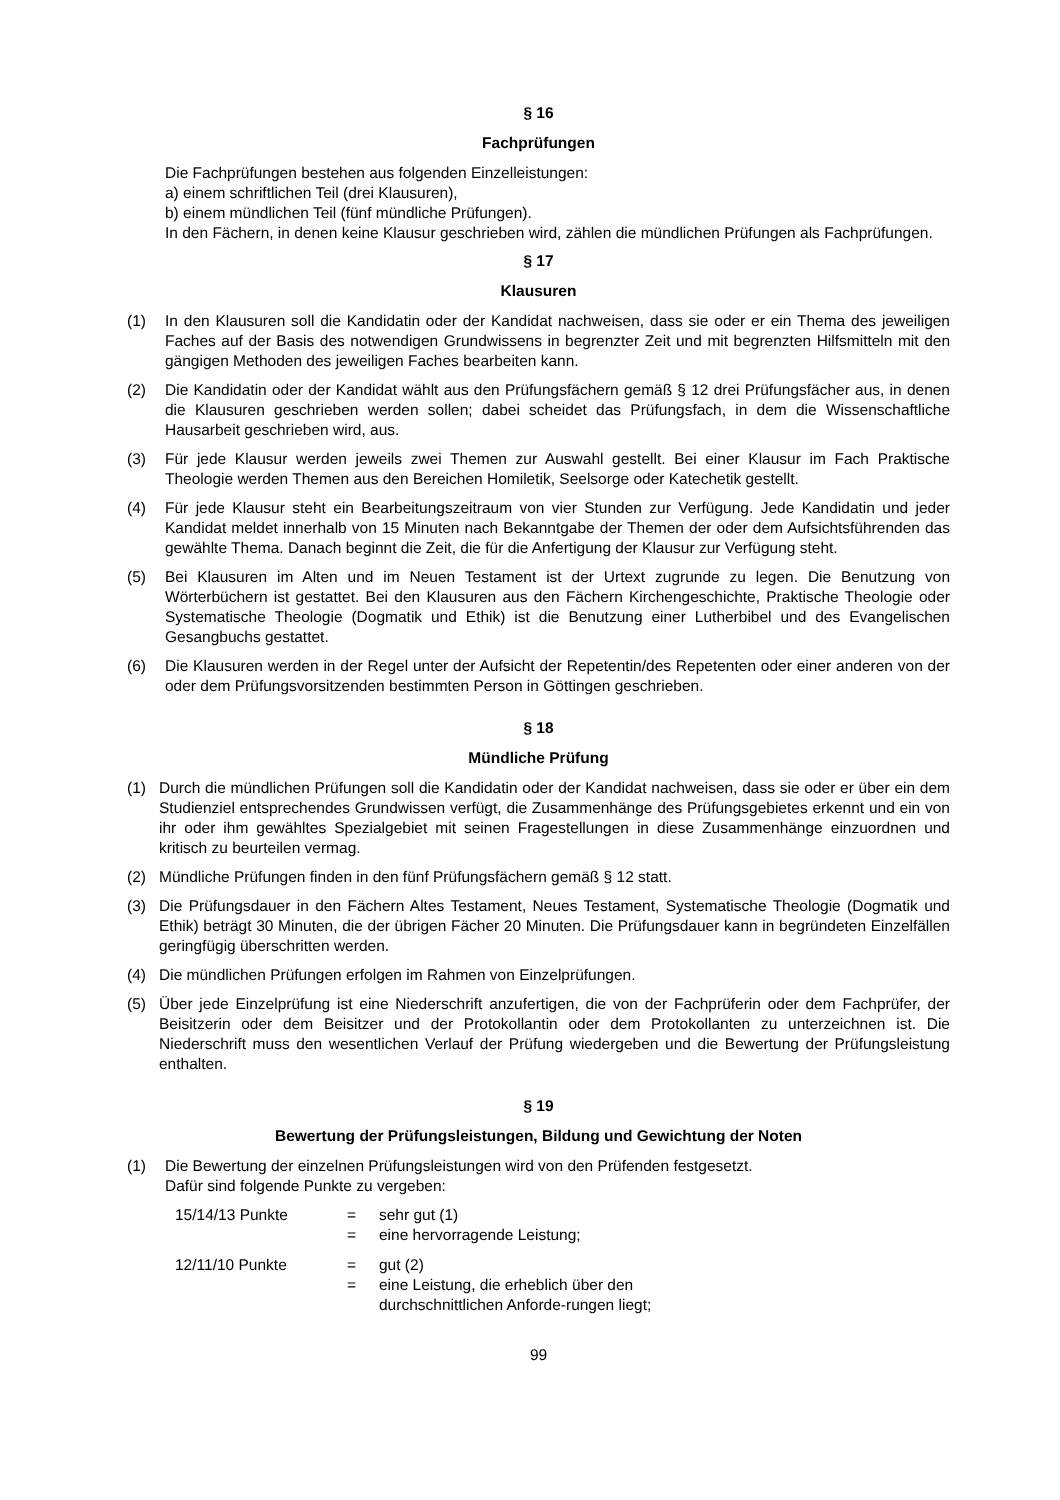§ 16
Fachprüfungen
Die Fachprüfungen bestehen aus folgenden Einzelleistungen:
a) einem schriftlichen Teil (drei Klausuren),
b) einem mündlichen Teil (fünf mündliche Prüfungen).
In den Fächern, in denen keine Klausur geschrieben wird, zählen die mündlichen Prüfungen als Fachprüfungen.
§ 17
Klausuren
(1) In den Klausuren soll die Kandidatin oder der Kandidat nachweisen, dass sie oder er ein Thema des jeweiligen Faches auf der Basis des notwendigen Grundwissens in begrenzter Zeit und mit begrenzten Hilfsmitteln mit den gängigen Methoden des jeweiligen Faches bearbeiten kann.
(2) Die Kandidatin oder der Kandidat wählt aus den Prüfungsfächern gemäß § 12 drei Prüfungsfächer aus, in denen die Klausuren geschrieben werden sollen; dabei scheidet das Prüfungsfach, in dem die Wissenschaftliche Hausarbeit geschrieben wird, aus.
(3) Für jede Klausur werden jeweils zwei Themen zur Auswahl gestellt. Bei einer Klausur im Fach Praktische Theologie werden Themen aus den Bereichen Homiletik, Seelsorge oder Katechetik gestellt.
(4) Für jede Klausur steht ein Bearbeitungszeitraum von vier Stunden zur Verfügung. Jede Kandidatin und jeder Kandidat meldet innerhalb von 15 Minuten nach Bekanntgabe der Themen der oder dem Aufsichtsführenden das gewählte Thema. Danach beginnt die Zeit, die für die Anfertigung der Klausur zur Verfügung steht.
(5) Bei Klausuren im Alten und im Neuen Testament ist der Urtext zugrunde zu legen. Die Benutzung von Wörterbüchern ist gestattet. Bei den Klausuren aus den Fächern Kirchengeschichte, Praktische Theologie oder Systematische Theologie (Dogmatik und Ethik) ist die Benutzung einer Lutherbibel und des Evangelischen Gesangbuchs gestattet.
(6) Die Klausuren werden in der Regel unter der Aufsicht der Repetentin/des Repetenten oder einer anderen von der oder dem Prüfungsvorsitzenden bestimmten Person in Göttingen geschrieben.
§ 18
Mündliche Prüfung
(1) Durch die mündlichen Prüfungen soll die Kandidatin oder der Kandidat nachweisen, dass sie oder er über ein dem Studienziel entsprechendes Grundwissen verfügt, die Zusammenhänge des Prüfungsgebietes erkennt und ein von ihr oder ihm gewähltes Spezialgebiet mit seinen Fragestellungen in diese Zusammenhänge einzuordnen und kritisch zu beurteilen vermag.
(2) Mündliche Prüfungen finden in den fünf Prüfungsfächern gemäß § 12 statt.
(3) Die Prüfungsdauer in den Fächern Altes Testament, Neues Testament, Systematische Theologie (Dogmatik und Ethik) beträgt 30 Minuten, die der übrigen Fächer 20 Minuten. Die Prüfungsdauer kann in begründeten Einzelfällen geringfügig überschritten werden.
(4) Die mündlichen Prüfungen erfolgen im Rahmen von Einzelprüfungen.
(5) Über jede Einzelprüfung ist eine Niederschrift anzufertigen, die von der Fachprüferin oder dem Fachprüfer, der Beisitzerin oder dem Beisitzer und der Protokollantin oder dem Protokollanten zu unterzeichnen ist. Die Niederschrift muss den wesentlichen Verlauf der Prüfung wiedergeben und die Bewertung der Prüfungsleistung enthalten.
§ 19
Bewertung der Prüfungsleistungen, Bildung und Gewichtung der Noten
(1) Die Bewertung der einzelnen Prüfungsleistungen wird von den Prüfenden festgesetzt.
Dafür sind folgende Punkte zu vergeben:
15/14/13 Punkte
=
sehr gut (1)
=
eine hervorragende Leistung;
12/11/10 Punkte
=
gut (2)
=
eine Leistung, die erheblich über den durchschnittlichen Anforde-rungen liegt;
99